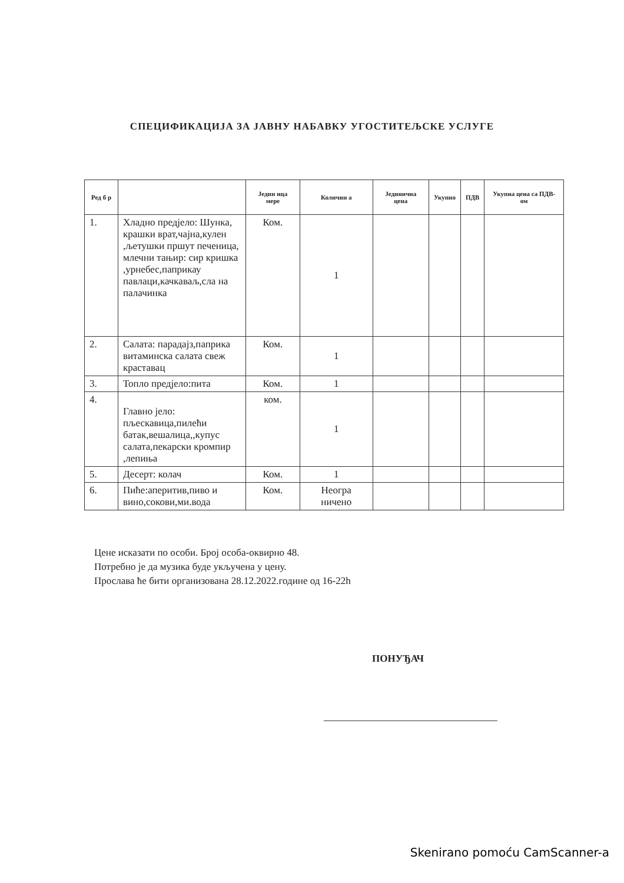СПЕЦИФИКАЦИЈА ЗА ЈАВНУ НАБАВКУ УГОСТИТЕЉСКЕ УСЛУГЕ
| Ред б р | | Једин ица мере | Количин а | Јединична цена | Укупно | ПДВ | Укупна цена са ПДВ-ом |
| --- | --- | --- | --- | --- | --- | --- | --- |
| 1. | Хладно предјело: Шунка, крашки врат,чајна,кулен ,љетушки пршут печеница, млечни тањир: сир кришка ,урнебес,паприкау павлаци,качкаваљ,сла на палачинка | Ком. | 1 | | | | |
| 2. | Салата: парадајз,паприка витаминска салата свеж краставац | Ком. | 1 | | | | |
| 3. | Топло предјело:пита | Ком. | 1 | | | | |
| 4. | Главно јело: пљескавица,пилећи батак,вешалица,,купус салата,пекарски кромпир ,лепиња | ком. | 1 | | | | |
| 5. | Десерт: колач | Ком. | 1 | | | | |
| 6. | Пиће:аперитив,пиво и вино,сокови,ми.вода | Ком. | Неогра ничено | | | | |
Цене исказати по особи. Број особа-оквирно 48.
Потребно је да музика буде укључена у цену.
Прослава ће бити организована 28.12.2022.године од 16-22h
ПОНУЂАЧ
Skenirano pomoću CamScanner-a